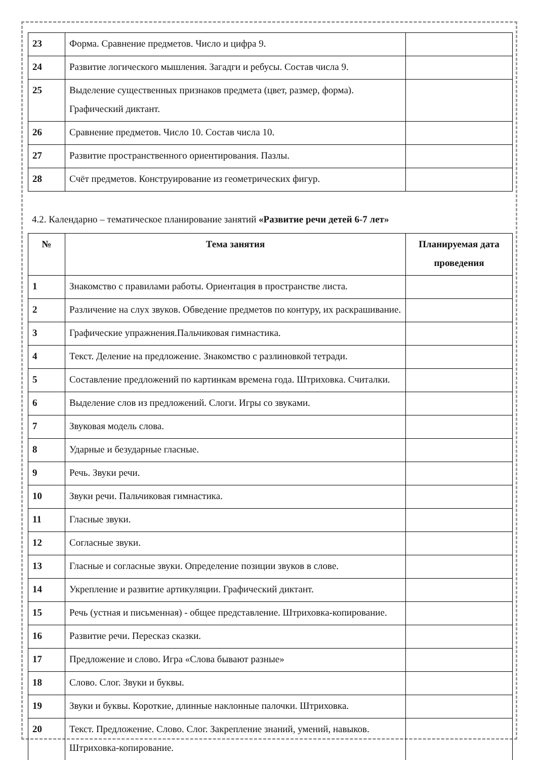| 23 | Форма. Сравнение предметов. Число и цифра 9. | |
| 24 | Развитие логического мышления. Загадги и ребусы. Состав числа 9. | |
| 25 | Выделение существенных признаков предмета (цвет, размер, форма). Графический диктант. | |
| 26 | Сравнение предметов. Число 10. Состав числа 10. | |
| 27 | Развитие пространственного ориентирования. Пазлы. | |
| 28 | Счёт предметов. Конструирование из геометрических фигур. | |
4.2. Календарно – тематическое планирование занятий «Развитие речи детей 6-7 лет»
| № | Тема занятия | Планируемая дата проведения |
| --- | --- | --- |
| 1 | Знакомство с правилами работы. Ориентация в пространстве листа. | |
| 2 | Различение на слух звуков. Обведение предметов по контуру, их раскрашивание. | |
| 3 | Графические упражнения.Пальчиковая гимнастика. | |
| 4 | Текст. Деление на предложение. Знакомство с разлиновкой тетради. | |
| 5 | Составление предложений по картинкам времена года. Штриховка. Считалки. | |
| 6 | Выделение слов из предложений. Слоги. Игры со звуками. | |
| 7 | Звуковая модель слова. | |
| 8 | Ударные и безударные гласные. | |
| 9 | Речь. Звуки речи. | |
| 10 | Звуки речи. Пальчиковая гимнастика. | |
| 11 | Гласные звуки. | |
| 12 | Согласные звуки. | |
| 13 | Гласные и согласные звуки. Определение позиции звуков в слове. | |
| 14 | Укрепление и развитие артикуляции. Графический диктант. | |
| 15 | Речь (устная и письменная) - общее представление. Штриховка-копирование. | |
| 16 | Развитие речи. Пересказ сказки. | |
| 17 | Предложение и слово. Игра «Слова бывают разные» | |
| 18 | Слово. Слог. Звуки и буквы. | |
| 19 | Звуки и буквы. Короткие, длинные наклонные палочки. Штриховка. | |
| 20 | Текст. Предложение. Слово. Слог. Закрепление знаний, умений, навыков. Штриховка-копирование. | |